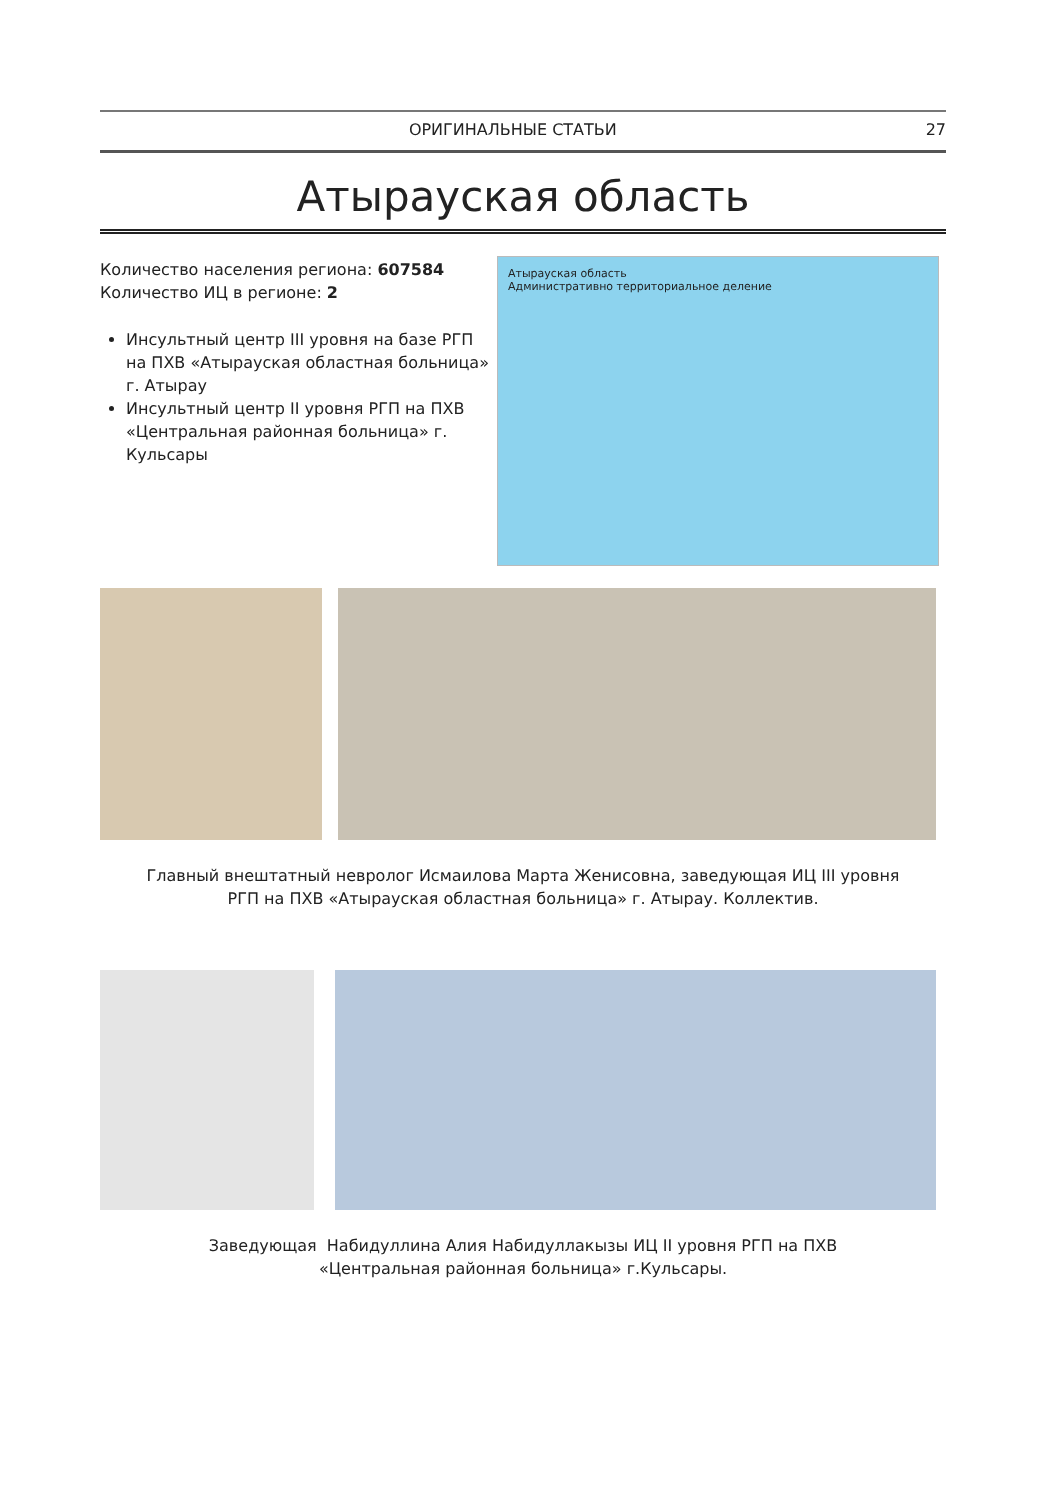ОРИГИНАЛЬНЫЕ СТАТЬИ 27
Атырауская область
Количество населения региона: 607584
Количество ИЦ в регионе: 2
Инсультный центр III уровня на базе РГП на ПХВ «Атырауская областная больница» г. Атырау
Инсультный центр II уровня РГП на ПХВ «Центральная районная больница» г. Кульсары
Атырауская область
Административно территориальное деление
Главный внештатный невролог Исмаилова Марта Женисовна, заведующая ИЦ III уровня
РГП на ПХВ «Атырауская областная больница» г. Атырау. Коллектив.
Заведующая Набидуллина Алия Набидуллакызы ИЦ II уровня РГП на ПХВ
«Центральная районная больница» г.Кульсары.